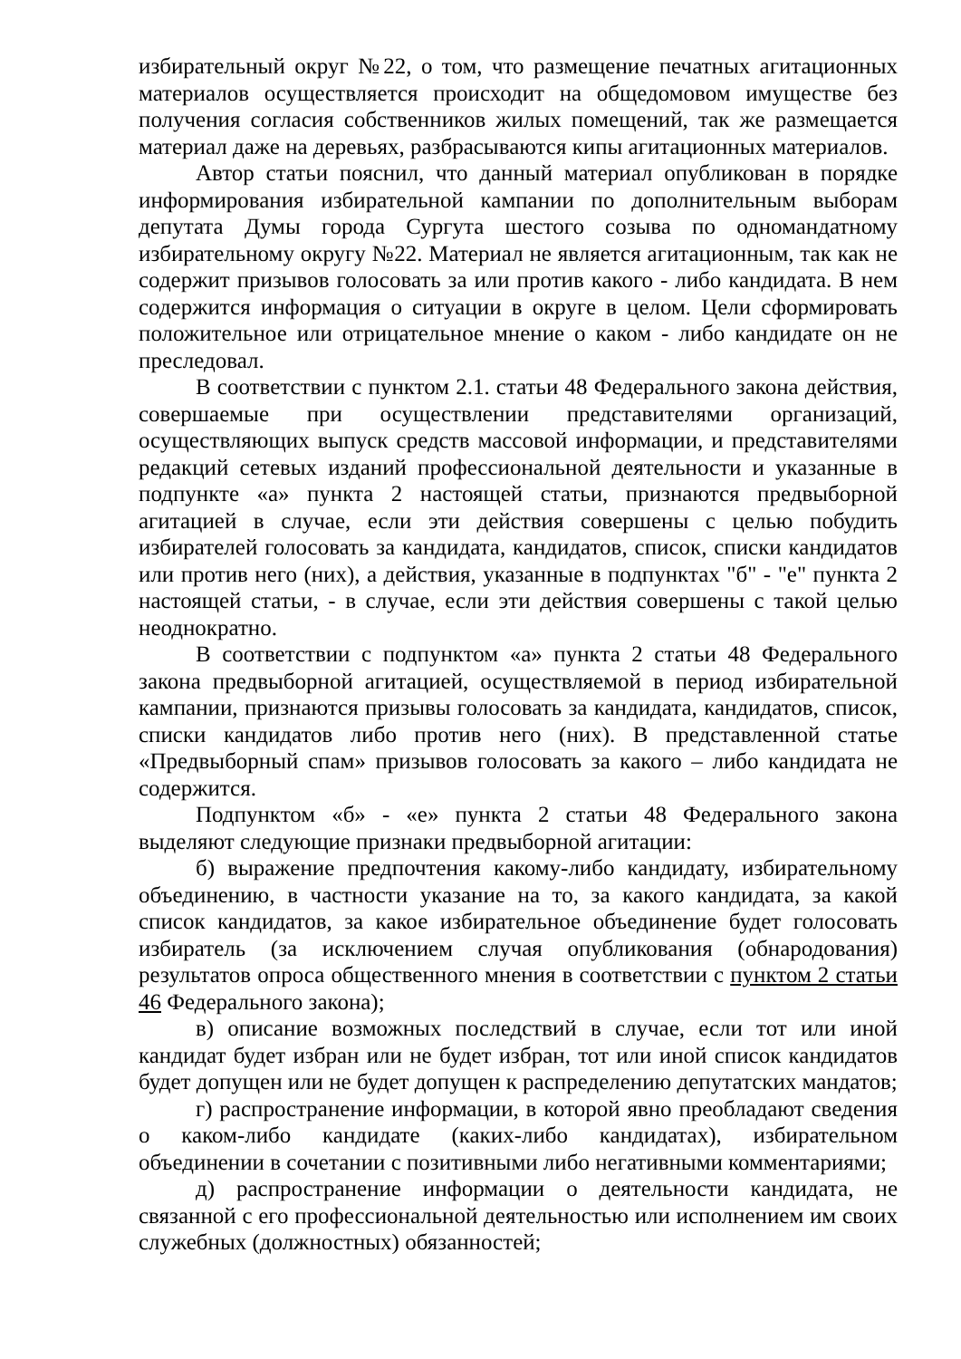избирательный округ №22, о том, что размещение печатных агитационных материалов осуществляется происходит на общедомовом имуществе без получения согласия собственников жилых помещений, так же размещается материал даже на деревьях, разбрасываются кипы агитационных материалов.
Автор статьи пояснил, что данный материал опубликован в порядке информирования избирательной кампании по дополнительным выборам депутата Думы города Сургута шестого созыва по одномандатному избирательному округу №22. Материал не является агитационным, так как не содержит призывов голосовать за или против какого - либо кандидата. В нем содержится информация о ситуации в округе в целом. Цели сформировать положительное или отрицательное мнение о каком - либо кандидате он не преследовал.
В соответствии с пунктом 2.1. статьи 48 Федерального закона действия, совершаемые при осуществлении представителями организаций, осуществляющих выпуск средств массовой информации, и представителями редакций сетевых изданий профессиональной деятельности и указанные в подпункте «а» пункта 2 настоящей статьи, признаются предвыборной агитацией в случае, если эти действия совершены с целью побудить избирателей голосовать за кандидата, кандидатов, список, списки кандидатов или против него (них), а действия, указанные в подпунктах "б" - "е" пункта 2 настоящей статьи, - в случае, если эти действия совершены с такой целью неоднократно.
В соответствии с подпунктом «а» пункта 2 статьи 48 Федерального закона предвыборной агитацией, осуществляемой в период избирательной кампании, признаются призывы голосовать за кандидата, кандидатов, список, списки кандидатов либо против него (них). В представленной статье «Предвыборный спам» призывов голосовать за какого – либо кандидата не содержится.
Подпунктом «б» - «е» пункта 2 статьи 48 Федерального закона выделяют следующие признаки предвыборной агитации:
б) выражение предпочтения какому-либо кандидату, избирательному объединению, в частности указание на то, за какого кандидата, за какой список кандидатов, за какое избирательное объединение будет голосовать избиратель (за исключением случая опубликования (обнародования) результатов опроса общественного мнения в соответствии с пунктом 2 статьи 46 Федерального закона);
в) описание возможных последствий в случае, если тот или иной кандидат будет избран или не будет избран, тот или иной список кандидатов будет допущен или не будет допущен к распределению депутатских мандатов;
г) распространение информации, в которой явно преобладают сведения о каком-либо кандидате (каких-либо кандидатах), избирательном объединении в сочетании с позитивными либо негативными комментариями;
д) распространение информации о деятельности кандидата, не связанной с его профессиональной деятельностью или исполнением им своих служебных (должностных) обязанностей;